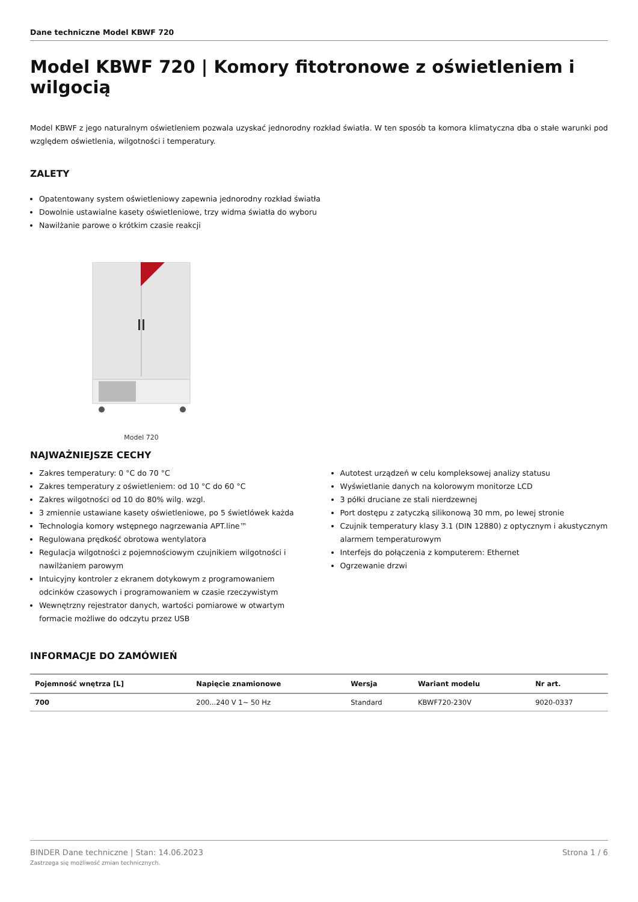Dane techniczne Model KBWF 720
Model KBWF 720 | Komory fitotronowe z oświetleniem i wilgocią
Model KBWF z jego naturalnym oświetleniem pozwala uzyskać jednorodny rozkład światła. W ten sposób ta komora klimatyczna dba o stałe warunki pod względem oświetlenia, wilgotności i temperatury.
ZALETY
Opatentowany system oświetleniowy zapewnia jednorodny rozkład światła
Dowolnie ustawialne kasety oświetleniowe, trzy widma światła do wyboru
Nawilżanie parowe o krótkim czasie reakcji
Model 720
NAJWAŻNIEJSZE CECHY
Zakres temperatury: 0 °C do 70 °C
Zakres temperatury z oświetleniem: od 10 °C do 60 °C
Zakres wilgotności od 10 do 80% wilg. wzgl.
3 zmiennie ustawiane kasety oświetleniowe, po 5 świetlówek każda
Technologia komory wstępnego nagrzewania APT.line™
Regulowana prędkość obrotowa wentylatora
Regulacja wilgotności z pojemnościowym czujnikiem wilgotności i nawilżaniem parowym
Intuicyjny kontroler z ekranem dotykowym z programowaniem odcinków czasowych i programowaniem w czasie rzeczywistym
Wewnętrzny rejestrator danych, wartości pomiarowe w otwartym formacie możliwe do odczytu przez USB
Autotest urządzeń w celu kompleksowej analizy statusu
Wyświetlanie danych na kolorowym monitorze LCD
3 półki druciane ze stali nierdzewnej
Port dostępu z zatyczką silikonową 30 mm, po lewej stronie
Czujnik temperatury klasy 3.1 (DIN 12880) z optycznym i akustycznym alarmem temperaturowym
Interfejs do połączenia z komputerem: Ethernet
Ogrzewanie drzwi
INFORMACJE DO ZAMÓWIEŃ
| Pojemność wnętrza [L] | Napięcie znamionowe | Wersja | Wariant modelu | Nr art. |
| --- | --- | --- | --- | --- |
| 700 | 200...240 V 1~ 50 Hz | Standard | KBWF720-230V | 9020-0337 |
BINDER Dane techniczne | Stan: 14.06.2023
Zastrzega się możliwość zmian technicznych.
Strona 1 / 6